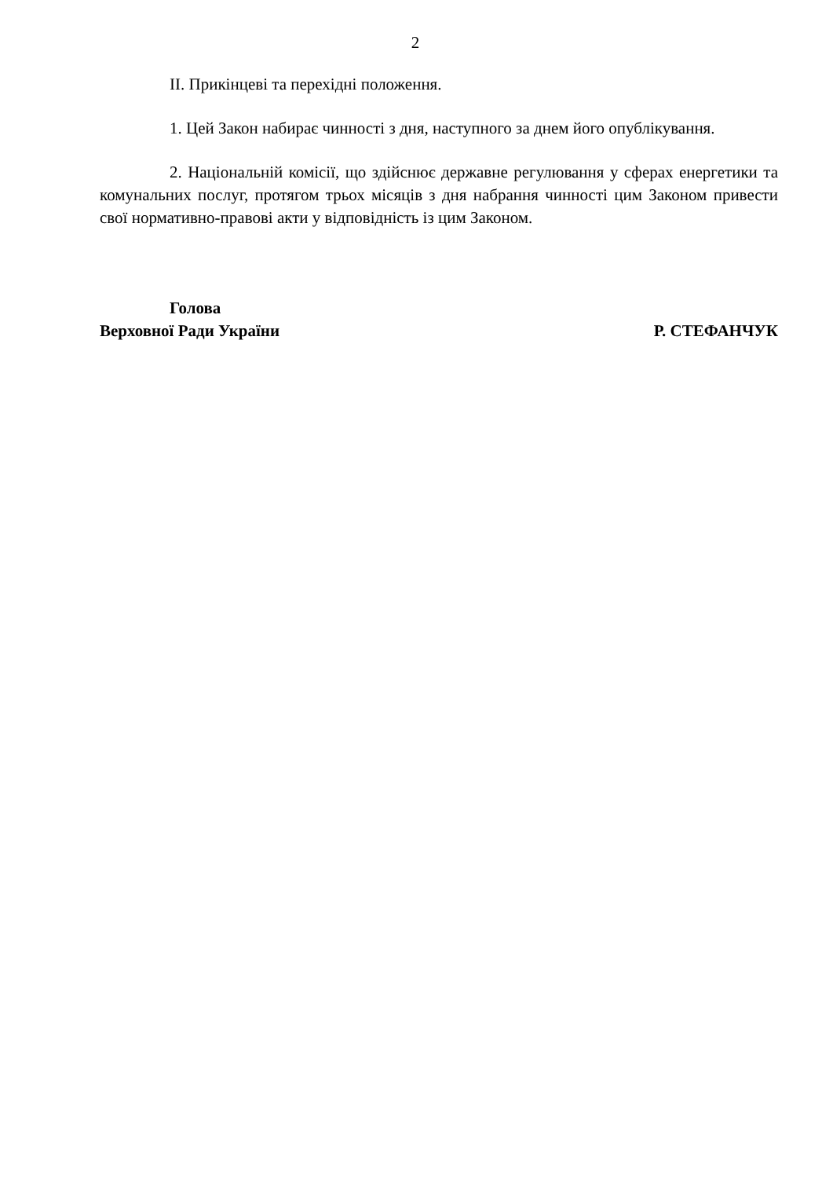2
ІІ. Прикінцеві та перехідні положення.
1. Цей Закон набирає чинності з дня, наступного за днем його опублікування.
2. Національній комісії, що здійснює державне регулювання у сферах енергетики та комунальних послуг, протягом трьох місяців з дня набрання чинності цим Законом привести свої нормативно-правові акти у відповідність із цим Законом.
Голова
Верховної Ради України Р. СТЕФАНЧУК